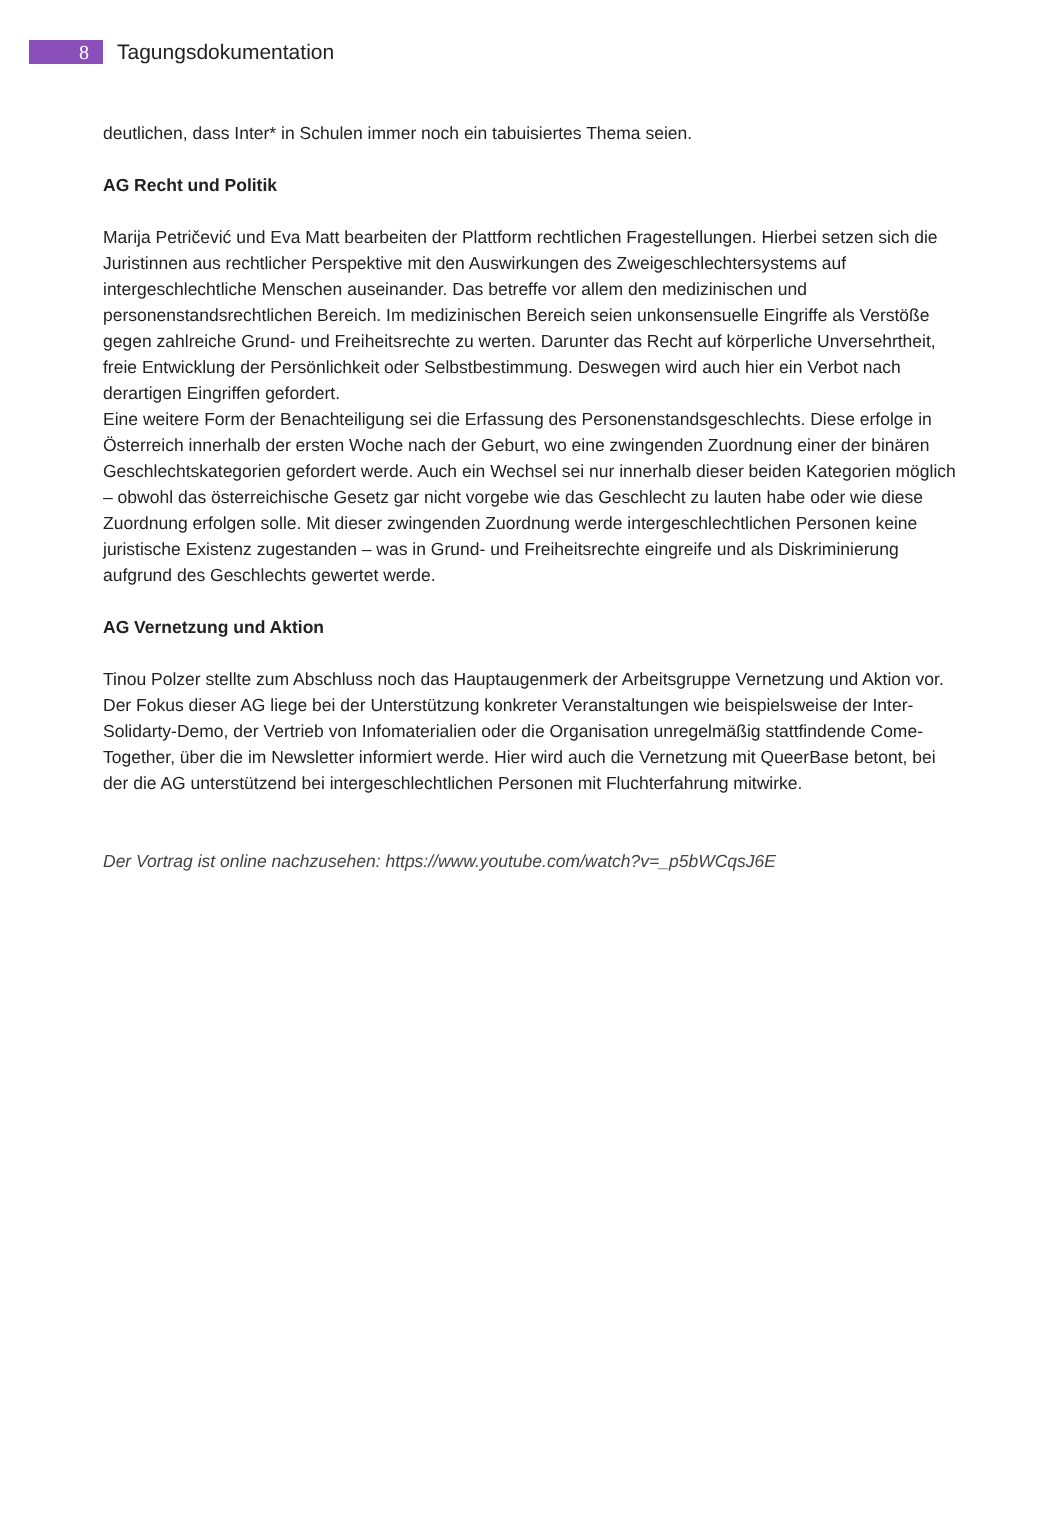8
Tagungsdokumentation
deutlichen, dass Inter* in Schulen immer noch ein tabuisiertes Thema seien.
AG Recht und Politik
Marija Petričević und Eva Matt bearbeiten der Plattform rechtlichen Fragestellungen. Hierbei setzen sich die Juristinnen aus rechtlicher Perspektive mit den Auswirkungen des Zweigeschlechtersystems auf intergeschlechtliche Menschen auseinander. Das betreffe vor allem den medizinischen und personenstandsrechtlichen Bereich. Im medizinischen Bereich seien unkonsensuelle Eingriffe als Verstöße gegen zahlreiche Grund- und Freiheitsrechte zu werten. Darunter das Recht auf körperliche Unversehrtheit, freie Entwicklung der Persönlichkeit oder Selbstbestimmung. Deswegen wird auch hier ein Verbot nach derartigen Eingriffen gefordert.
Eine weitere Form der Benachteiligung sei die Erfassung des Personenstandsgeschlechts. Diese erfolge in Österreich innerhalb der ersten Woche nach der Geburt, wo eine zwingenden Zuordnung einer der binären Geschlechtskategorien gefordert werde. Auch ein Wechsel sei nur innerhalb dieser beiden Kategorien möglich – obwohl das österreichische Gesetz gar nicht vorgebe wie das Geschlecht zu lauten habe oder wie diese Zuordnung erfolgen solle. Mit dieser zwingenden Zuordnung werde intergeschlechtlichen Personen keine juristische Existenz zugestanden – was in Grund- und Freiheitsrechte eingreife und als Diskriminierung aufgrund des Geschlechts gewertet werde.
AG Vernetzung und Aktion
Tinou Polzer stellte zum Abschluss noch das Hauptaugenmerk der Arbeitsgruppe Vernetzung und Aktion vor. Der Fokus dieser AG liege bei der Unterstützung konkreter Veranstaltungen wie beispielsweise der Inter-Solidarty-Demo, der Vertrieb von Infomaterialien oder die Organisation unregelmäßig stattfindende Come-Together, über die im Newsletter informiert werde. Hier wird auch die Vernetzung mit QueerBase betont, bei der die AG unterstützend bei intergeschlechtlichen Personen mit Fluchterfahrung mitwirke.
Der Vortrag ist online nachzusehen: https://www.youtube.com/watch?v=_p5bWCqsJ6E